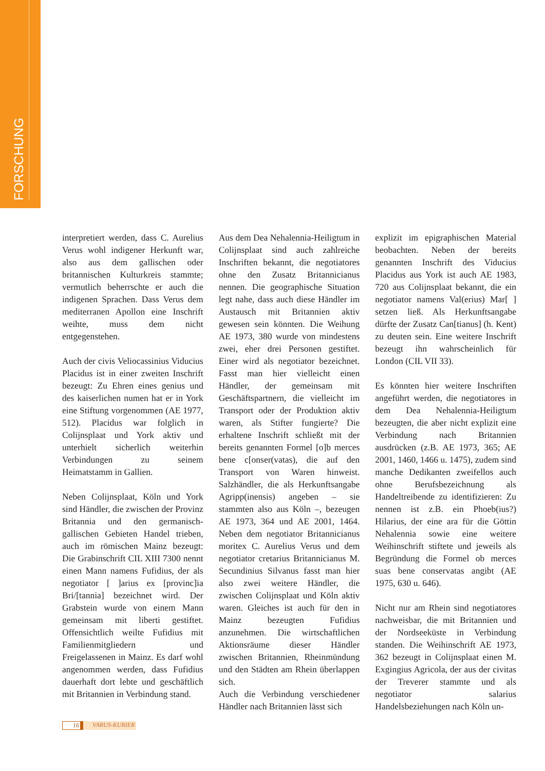FORSCHUNG
interpretiert werden, dass C. Aurelius Verus wohl indigener Herkunft war, also aus dem gallischen oder britannischen Kulturkreis stammte; vermutlich beherrschte er auch die indigenen Sprachen. Dass Verus dem mediterranen Apollon eine Inschrift weihte, muss dem nicht entgegenstehen.
Auch der civis Veliocassinius Viducius Placidus ist in einer zweiten Inschrift bezeugt: Zu Ehren eines genius und des kaiserlichen numen hat er in York eine Stiftung vorgenommen (AE 1977, 512). Placidus war folglich in Colijnsplaat und York aktiv und unterhielt sicherlich weiterhin Verbindungen zu seinem Heimatstamm in Gallien.
Neben Colijnsplaat, Köln und York sind Händler, die zwischen der Provinz Britannia und den germanisch-gallischen Gebieten Handel trieben, auch im römischen Mainz bezeugt: Die Grabinschrift CIL XIII 7300 nennt einen Mann namens Fufidius, der als negotiator [ ]arius ex [provinc]ia Bri/[tannia] bezeichnet wird. Der Grabstein wurde von einem Mann gemeinsam mit liberti gestiftet. Offensichtlich weilte Fufidius mit Familienmitgliedern und Freigelassenen in Mainz. Es darf wohl angenommen werden, dass Fufidius dauerhaft dort lebte und geschäftlich mit Britannien in Verbindung stand.
Aus dem Dea Nehalennia-Heiligtum in Colijnsplaat sind auch zahlreiche Inschriften bekannt, die negotiatores ohne den Zusatz Britannicianus nennen. Die geographische Situation legt nahe, dass auch diese Händler im Austausch mit Britannien aktiv gewesen sein könnten. Die Weihung AE 1973, 380 wurde von mindestens zwei, eher drei Personen gestiftet. Einer wird als negotiator bezeichnet. Fasst man hier vielleicht einen Händler, der gemeinsam mit Geschäftspartnern, die vielleicht im Transport oder der Produktion aktiv waren, als Stifter fungierte? Die erhaltene Inschrift schließt mit der bereits genannten Formel [o]b merces bene c[onser(vatas), die auf den Transport von Waren hinweist. Salzhändler, die als Herkunftsangabe Agripp(inensis) angeben – sie stammten also aus Köln –, bezeugen AE 1973, 364 und AE 2001, 1464. Neben dem negotiator Britannicianus moritex C. Aurelius Verus und dem negotiator cretarius Britannicianus M. Secundinius Silvanus fasst man hier also zwei weitere Händler, die zwischen Colijnsplaat und Köln aktiv waren. Gleiches ist auch für den in Mainz bezeugten Fufidius anzunehmen. Die wirtschaftlichen Aktionsräume dieser Händler zwischen Britannien, Rheinmündung und den Städten am Rhein überlappen sich.
Auch die Verbindung verschiedener Händler nach Britannien lässt sich
explizit im epigraphischen Material beobachten. Neben der bereits genannten Inschrift des Viducius Placidus aus York ist auch AE 1983, 720 aus Colijnsplaat bekannt, die ein negotiator namens Val(erius) Mar[ ] setzen ließ. Als Herkunftsangabe dürfte der Zusatz Can[tianus] (h. Kent) zu deuten sein. Eine weitere Inschrift bezeugt ihn wahrscheinlich für London (CIL VII 33).
Es könnten hier weitere Inschriften angeführt werden, die negotiatores in dem Dea Nehalennia-Heiligtum bezeugten, die aber nicht explizit eine Verbindung nach Britannien ausdrücken (z.B. AE 1973, 365; AE 2001, 1460, 1466 u. 1475), zudem sind manche Dedikanten zweifellos auch ohne Berufsbezeichnung als Handeltreibende zu identifizieren: Zu nennen ist z.B. ein Phoeb(ius?) Hilarius, der eine ara für die Göttin Nehalennia sowie eine weitere Weihinschrift stiftete und jeweils als Begründung die Formel ob merces suas bene conservatas angibt (AE 1975, 630 u. 646).
Nicht nur am Rhein sind negotiatores nachweisbar, die mit Britannien und der Nordseeküste in Verbindung standen. Die Weihinschrift AE 1973, 362 bezeugt in Colijnsplaat einen M. Exgingius Agricola, der aus der civitas der Treverer stammte und als negotiator salarius Handelsbeziehungen nach Köln un-
16 VARUS-KURIER